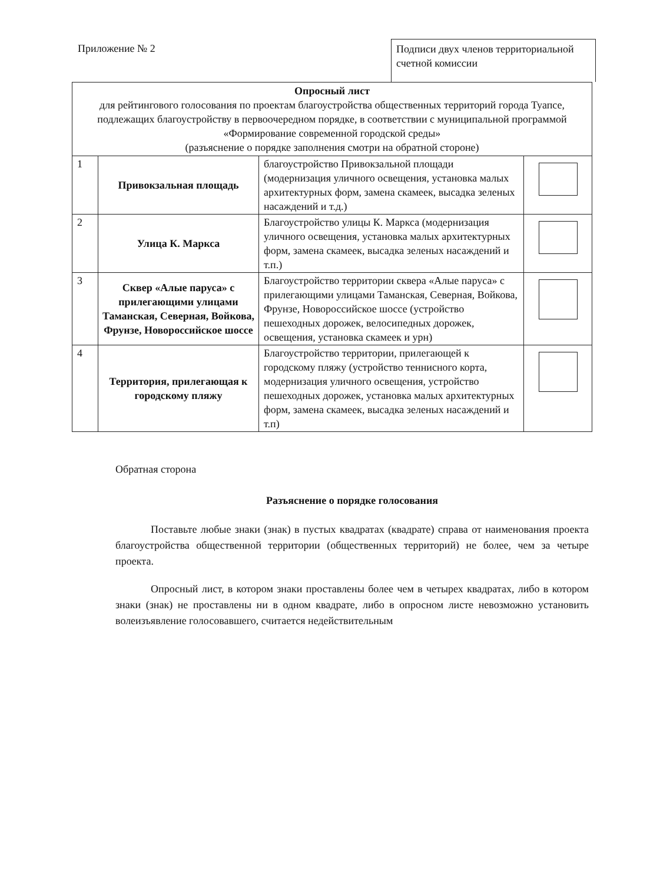Приложение № 2
Подписи двух членов территориальной счетной комиссии
| Опросный лист для рейтингового голосования по проектам благоустройства общественных территорий города Туапсе, подлежащих благоустройству в первоочередном порядке, в соответствии с муниципальной программой «Формирование современной городской среды» (разъяснение о порядке заполнения смотри на обратной стороне) | | | |
| --- | --- | --- | --- |
| 1 | Привокзальная площадь | благоустройство Привокзальной площади (модернизация уличного освещения, установка малых архитектурных форм, замена скамеек, высадка зеленых насаждений и т.д.) | |
| 2 | Улица К. Маркса | Благоустройство улицы К. Маркса (модернизация уличного освещения, установка малых архитектурных форм, замена скамеек, высадка зеленых насаждений и т.п.) | |
| 3 | Сквер «Алые паруса» с прилегающими улицами Таманская, Северная, Войкова, Фрунзе, Новороссийское шоссе | Благоустройство территории сквера «Алые паруса» с прилегающими улицами Таманская, Северная, Войкова, Фрунзе, Новороссийское шоссе (устройство пешеходных дорожек, велосипедных дорожек, освещения, установка скамеек и урн) | |
| 4 | Территория, прилегающая к городскому пляжу | Благоустройство территории, прилегающей к городскому пляжу (устройство теннисного корта, модернизация уличного освещения, устройство пешеходных дорожек, установка малых архитектурных форм, замена скамеек, высадка зеленых насаждений и т.п) | |
Обратная сторона
Разъяснение о порядке голосования
Поставьте любые знаки (знак) в пустых квадратах (квадрате) справа от наименования проекта благоустройства общественной территории (общественных территорий) не более, чем за четыре проекта.
Опросный лист, в котором знаки проставлены более чем в четырех квадратах, либо в котором знаки (знак) не проставлены ни в одном квадрате, либо в опросном листе невозможно установить волеизъявление голосовавшего, считается недействительным